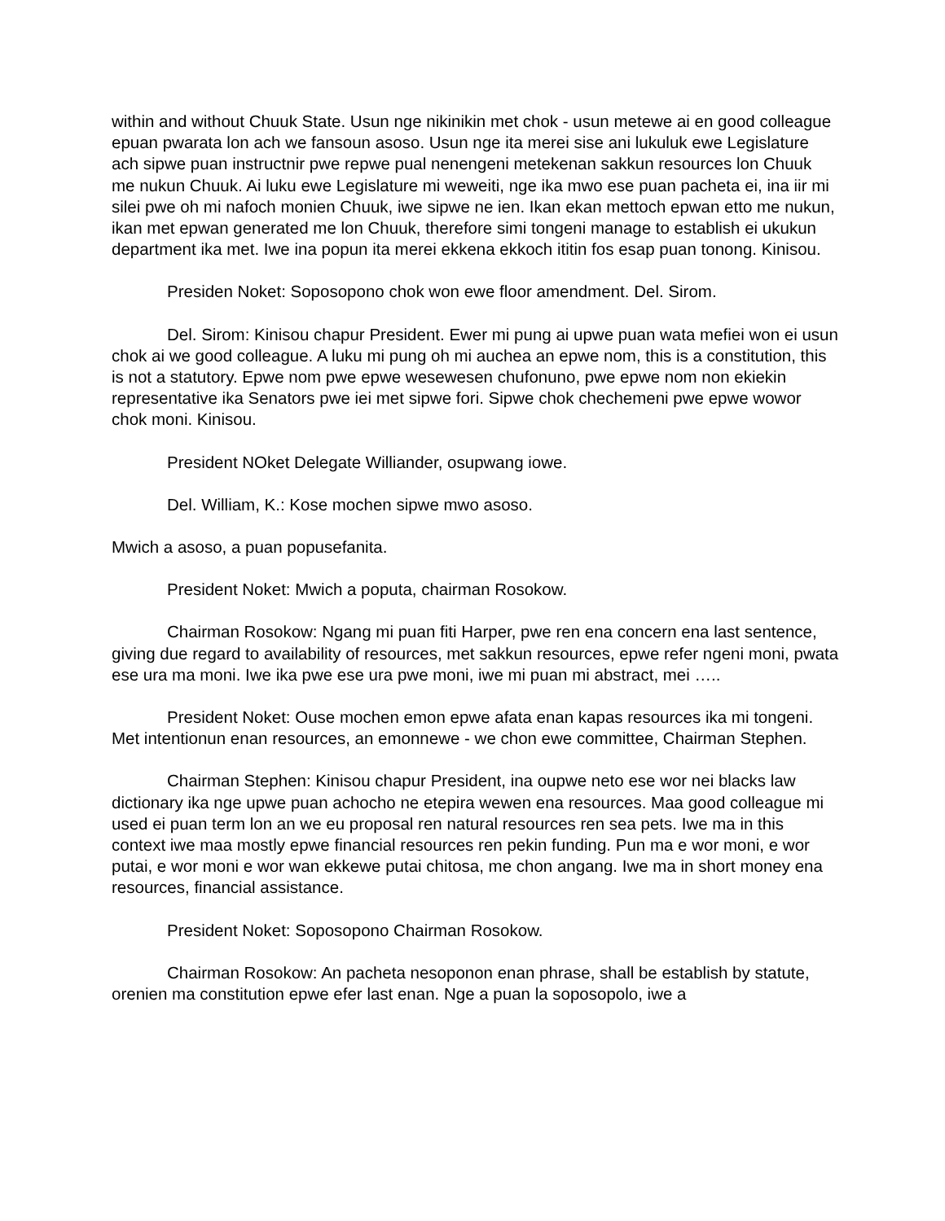within and without Chuuk State. Usun nge nikinikin met chok - usun metewe ai en good colleague epuan pwarata lon ach we fansoun asoso. Usun nge ita merei sise ani lukuluk ewe Legislature ach sipwe puan instructnir pwe repwe pual nenengeni metekenan sakkun resources lon Chuuk me nukun Chuuk. Ai luku ewe Legislature mi weweiti, nge ika mwo ese puan pacheta ei, ina iir mi silei pwe oh mi nafoch monien Chuuk, iwe sipwe ne ien. Ikan ekan mettoch epwan etto me nukun, ikan met epwan generated me lon Chuuk, therefore simi tongeni manage to establish ei ukukun department ika met. Iwe ina popun ita merei ekkena ekkoch ititin fos esap puan tonong. Kinisou.
Presiden Noket: Soposopono chok won ewe floor amendment. Del. Sirom.
Del. Sirom: Kinisou chapur President. Ewer mi pung ai upwe puan wata mefiei won ei usun chok ai we good colleague. A luku mi pung oh mi auchea an epwe nom, this is a constitution, this is not a statutory. Epwe nom pwe epwe wesewesen chufonuno, pwe epwe nom non ekiekin representative ika Senators pwe iei met sipwe fori. Sipwe chok chechemeni pwe epwe wowor chok moni. Kinisou.
President NOket Delegate Williander, osupwang iowe.
Del. William, K.: Kose mochen sipwe mwo asoso.
Mwich a asoso, a puan popusefanita.
President Noket: Mwich a poputa, chairman Rosokow.
Chairman Rosokow: Ngang mi puan fiti Harper, pwe ren ena concern ena last sentence, giving due regard to availability of resources, met sakkun resources, epwe refer ngeni moni, pwata ese ura ma moni. Iwe ika pwe ese ura pwe moni, iwe mi puan mi abstract, mei …..
President Noket: Ouse mochen emon epwe afata enan kapas resources ika mi tongeni. Met intentionun enan resources, an emonnewe - we chon ewe committee, Chairman Stephen.
Chairman Stephen: Kinisou chapur President, ina oupwe neto ese wor nei blacks law dictionary ika nge upwe puan achocho ne etepira wewen ena resources. Maa good colleague mi used ei puan term lon an we eu proposal ren natural resources ren sea pets. Iwe ma in this context iwe maa mostly epwe financial resources ren pekin funding. Pun ma e wor moni, e wor putai, e wor moni e wor wan ekkewe putai chitosa, me chon angang. Iwe ma in short money ena resources, financial assistance.
President Noket: Soposopono Chairman Rosokow.
Chairman Rosokow: An pacheta nesoponon enan phrase, shall be establish by statute, orenien ma constitution epwe efer last enan. Nge a puan la soposopolo, iwe a